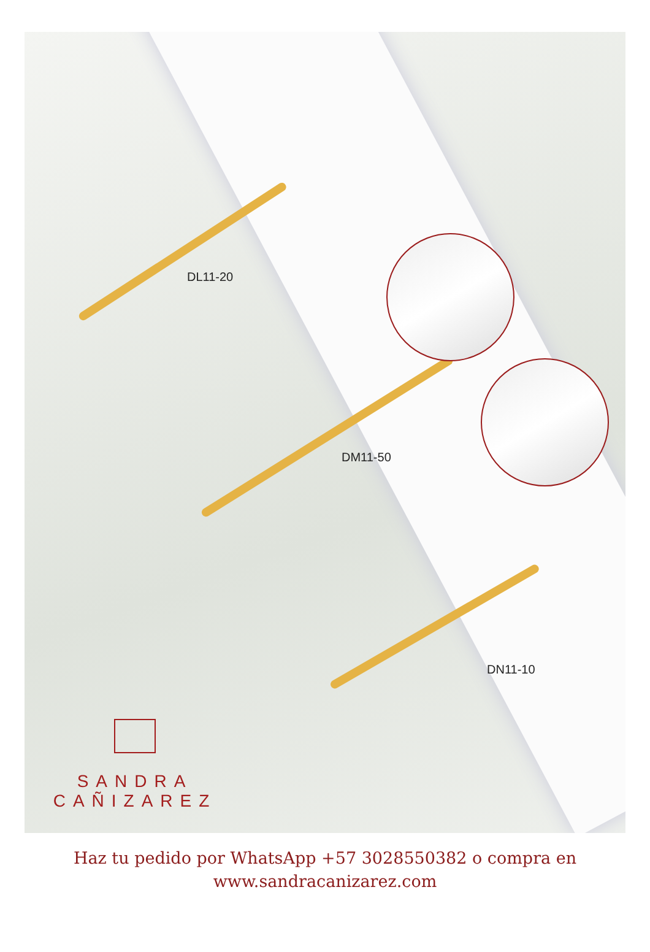DL11-20
DM11-50
DN11-10
SANDRA
CAÑIZAREZ
Haz tu pedido por WhatsApp +57 3028550382 o compra en
www.sandracanizarez.com